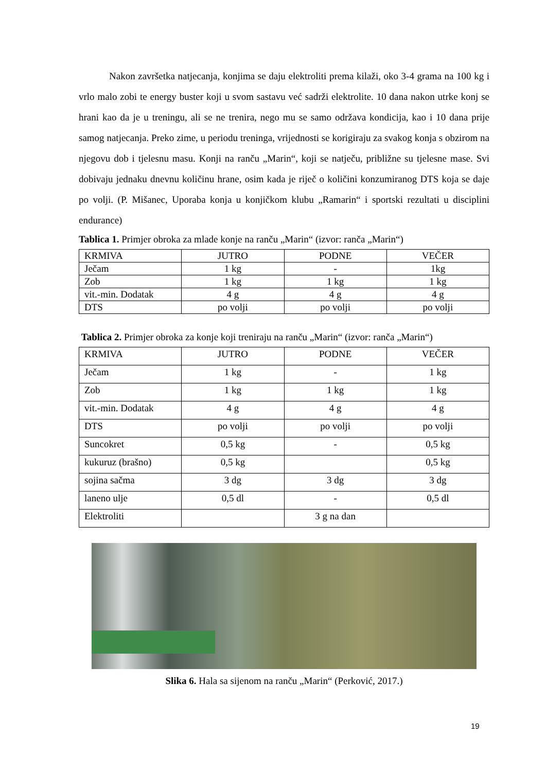Nakon završetka natjecanja, konjima se daju elektroliti prema kilaži, oko 3-4 grama na 100 kg i vrlo malo zobi te energy buster koji u svom sastavu već sadrži elektrolite. 10 dana nakon utrke konj se hrani kao da je u treningu, ali se ne trenira, nego mu se samo održava kondicija, kao i 10 dana prije samog natjecanja. Preko zime, u periodu treninga, vrijednosti se korigiraju za svakog konja s obzirom na njegovu dob i tjelesnu masu. Konji na ranču „Marin“, koji se natječu, približne su tjelesne mase. Svi dobivaju jednaku dnevnu količinu hrane, osim kada je riječ o količini konzumiranog DTS koja se daje po volji. (P. Mišanec, Uporaba konja u konjičkom klubu „Ramarin“ i sportski rezultati u disciplini endurance)
Tablica 1. Primjer obroka za mlade konje na ranču „Marin“ (izvor: ranča „Marin“)
| KRMIVA | JUTRO | PODNE | VEČER |
| Ječam | 1 kg | - | 1kg |
| Zob | 1 kg | 1 kg | 1 kg |
| vit.-min. Dodatak | 4 g | 4 g | 4 g |
| DTS | po volji | po volji | po volji |
Tablica 2. Primjer obroka za konje koji treniraju na ranču „Marin“ (izvor: ranča „Marin“)
| KRMIVA | JUTRO | PODNE | VEČER |
| Ječam | 1 kg | - | 1 kg |
| Zob | 1 kg | 1 kg | 1 kg |
| vit.-min. Dodatak | 4 g | 4 g | 4 g |
| DTS | po volji | po volji | po volji |
| Suncokret | 0,5 kg | - | 0,5 kg |
| kukuruz (brašno) | 0,5 kg | | 0,5 kg |
| sojina sačma | 3 dg | 3 dg | 3 dg |
| laneno ulje | 0,5 dl | - | 0,5 dl |
| Elektroliti | | 3 g na dan | |
Slika 6. Hala sa sijenom na ranču „Marin“ (Perković, 2017.)
19